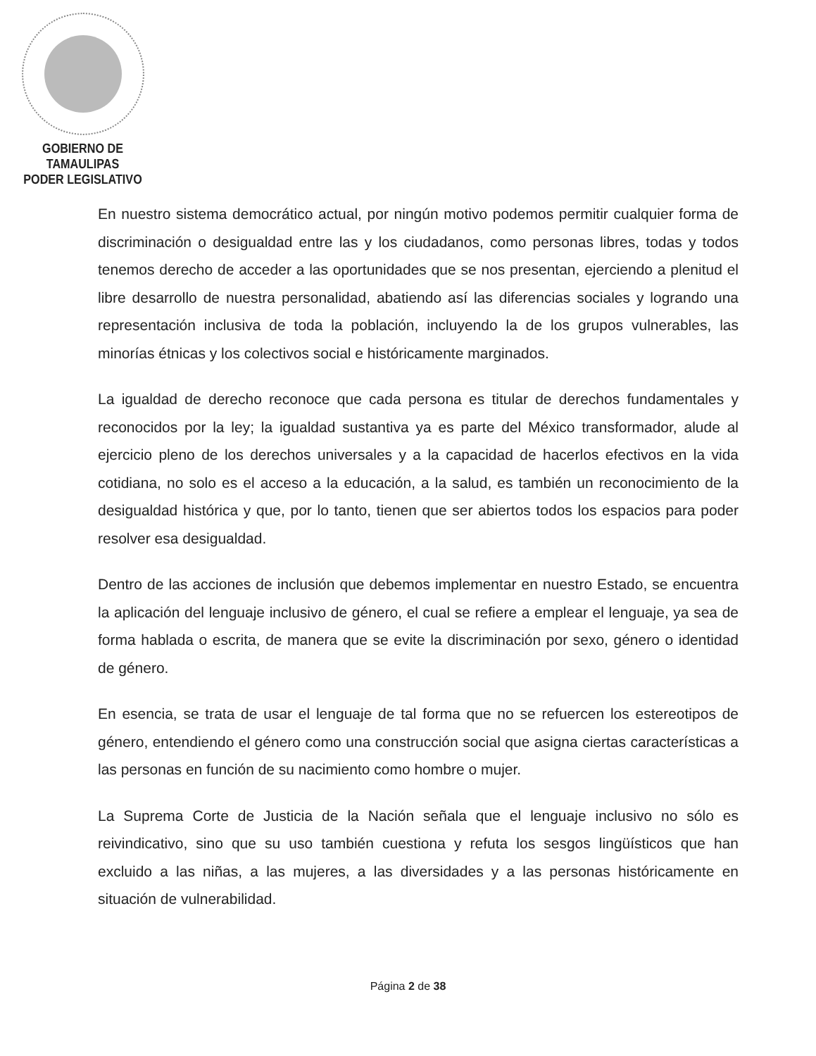GOBIERNO DE TAMAULIPAS
PODER LEGISLATIVO
En nuestro sistema democrático actual, por ningún motivo podemos permitir cualquier forma de discriminación o desigualdad entre las y los ciudadanos, como personas libres, todas y todos tenemos derecho de acceder a las oportunidades que se nos presentan, ejerciendo a plenitud el libre desarrollo de nuestra personalidad, abatiendo así las diferencias sociales y logrando una representación inclusiva de toda la población, incluyendo la de los grupos vulnerables, las minorías étnicas y los colectivos social e históricamente marginados.
La igualdad de derecho reconoce que cada persona es titular de derechos fundamentales y reconocidos por la ley; la igualdad sustantiva ya es parte del México transformador, alude al ejercicio pleno de los derechos universales y a la capacidad de hacerlos efectivos en la vida cotidiana, no solo es el acceso a la educación, a la salud, es también un reconocimiento de la desigualdad histórica y que, por lo tanto, tienen que ser abiertos todos los espacios para poder resolver esa desigualdad.
Dentro de las acciones de inclusión que debemos implementar en nuestro Estado, se encuentra la aplicación del lenguaje inclusivo de género, el cual se refiere a emplear el lenguaje, ya sea de forma hablada o escrita, de manera que se evite la discriminación por sexo, género o identidad de género.
En esencia, se trata de usar el lenguaje de tal forma que no se refuercen los estereotipos de género, entendiendo el género como una construcción social que asigna ciertas características a las personas en función de su nacimiento como hombre o mujer.
La Suprema Corte de Justicia de la Nación señala que el lenguaje inclusivo no sólo es reivindicativo, sino que su uso también cuestiona y refuta los sesgos lingüísticos que han excluido a las niñas, a las mujeres, a las diversidades y a las personas históricamente en situación de vulnerabilidad.
Página 2 de 38